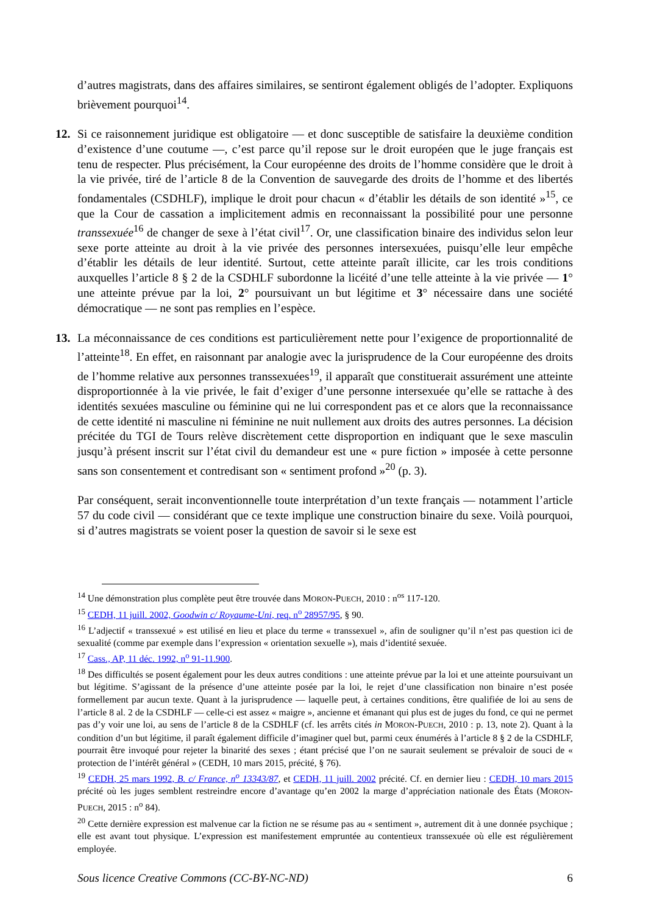d’autres magistrats, dans des affaires similaires, se sentiront également obligés de l’adopter. Expliquons brièvement pourquoi<sup>14</sup>.
12. Si ce raisonnement juridique est obligatoire — et donc susceptible de satisfaire la deuxième condition d’existence d’une coutume —, c’est parce qu’il repose sur le droit européen que le juge français est tenu de respecter. Plus précisément, la Cour européenne des droits de l’homme considère que le droit à la vie privée, tiré de l’article 8 de la Convention de sauvegarde des droits de l’homme et des libertés fondamentales (CSDHLF), implique le droit pour chacun « d’établir les détails de son identité »<sup>15</sup>, ce que la Cour de cassation a implicitement admis en reconnaissant la possibilité pour une personne transsexuée<sup>16</sup> de changer de sexe à l’état civil<sup>17</sup>. Or, une classification binaire des individus selon leur sexe porte atteinte au droit à la vie privée des personnes intersexuées, puisqu’elle leur empêche d’établir les détails de leur identité. Surtout, cette atteinte paraît illicite, car les trois conditions auxquelles l’article 8 § 2 de la CSDHLF subordonne la licéité d’une telle atteinte à la vie privée — 1° une atteinte prévue par la loi, 2° poursuivant un but légitime et 3° nécessaire dans une société démocratique — ne sont pas remplies en l’espèce.
13. La méconnaissance de ces conditions est particulièrement nette pour l’exigence de proportionnalité de l’atteinte<sup>18</sup>. En effet, en raisonnant par analogie avec la jurisprudence de la Cour européenne des droits de l’homme relative aux personnes transsexuées<sup>19</sup>, il apparaît que constituerait assurément une atteinte disproportionnée à la vie privée, le fait d’exiger d’une personne intersexuée qu’elle se rattache à des identités sexuées masculine ou féminine qui ne lui correspondent pas et ce alors que la reconnaissance de cette identité ni masculine ni féminine ne nuit nullement aux droits des autres personnes. La décision précitée du TGI de Tours relève discrètement cette disproportion en indiquant que le sexe masculin jusqu’à présent inscrit sur l’état civil du demandeur est une « pure fiction » imposée à cette personne sans son consentement et contredisant son « sentiment profond »<sup>20</sup> (p. 3).
Par conséquent, serait inconventionnelle toute interprétation d’un texte français — notamment l’article 57 du code civil — considérant que ce texte implique une construction binaire du sexe. Voilà pourquoi, si d’autres magistrats se voient poser la question de savoir si le sexe est
<sup>14</sup> Une démonstration plus complète peut être trouvée dans MORON-PUECH, 2010 : n<sup>os</sup> 117-120.
<sup>15</sup> CEDH, 11 juill. 2002, Goodwin c/ Royaume-Uni, req. n<sup>o</sup> 28957/95, § 90.
<sup>16</sup> L’adjectif « transsexué » est utilisé en lieu et place du terme « transsexuel », afin de souligner qu’il n’est pas question ici de sexualité (comme par exemple dans l’expression « orientation sexuelle »), mais d’identité sexuée.
<sup>17</sup> Cass., AP, 11 déc. 1992, n<sup>o</sup> 91-11.900.
<sup>18</sup> Des difficultés se posent également pour les deux autres conditions : une atteinte prévue par la loi et une atteinte poursuivant un but légitime. S’agissant de la présence d’une atteinte posée par la loi, le rejet d’une classification non binaire n’est posée formellement par aucun texte. Quant à la jurisprudence — laquelle peut, à certaines conditions, être qualifiée de loi au sens de l’article 8 al. 2 de la CSDHLF — celle-ci est assez « maigre », ancienne et émanant qui plus est de juges du fond, ce qui ne permet pas d’y voir une loi, au sens de l’article 8 de la CSDHLF (cf. les arrêts cités in MORON-PUECH, 2010 : p. 13, note 2). Quant à la condition d’un but légitime, il paraît également difficile d’imaginer quel but, parmi ceux énumérés à l’article 8 § 2 de la CSDHLF, pourrait être invoqué pour rejeter la binarité des sexes ; étant précisé que l’on ne saurait seulement se prévaloir de souci de « protection de l’intérêt général » (CEDH, 10 mars 2015, précité, § 76).
<sup>19</sup> CEDH, 25 mars 1992, B. c/ France, n<sup>o</sup> 13343/87, et CEDH, 11 juill. 2002 précité. Cf. en dernier lieu : CEDH, 10 mars 2015 précité où les juges semblent restreindre encore d’avantage qu’en 2002 la marge d’appréciation nationale des États (MORON-PUECH, 2015 : n<sup>o</sup> 84).
<sup>20</sup> Cette dernière expression est malvenue car la fiction ne se résume pas au « sentiment », autrement dit à une donnée psychique ; elle est avant tout physique. L’expression est manifestement empruntée au contentieux transsexuée où elle est régulièrement employée.
Sous licence Creative Commons (CC-BY-NC-ND) 6